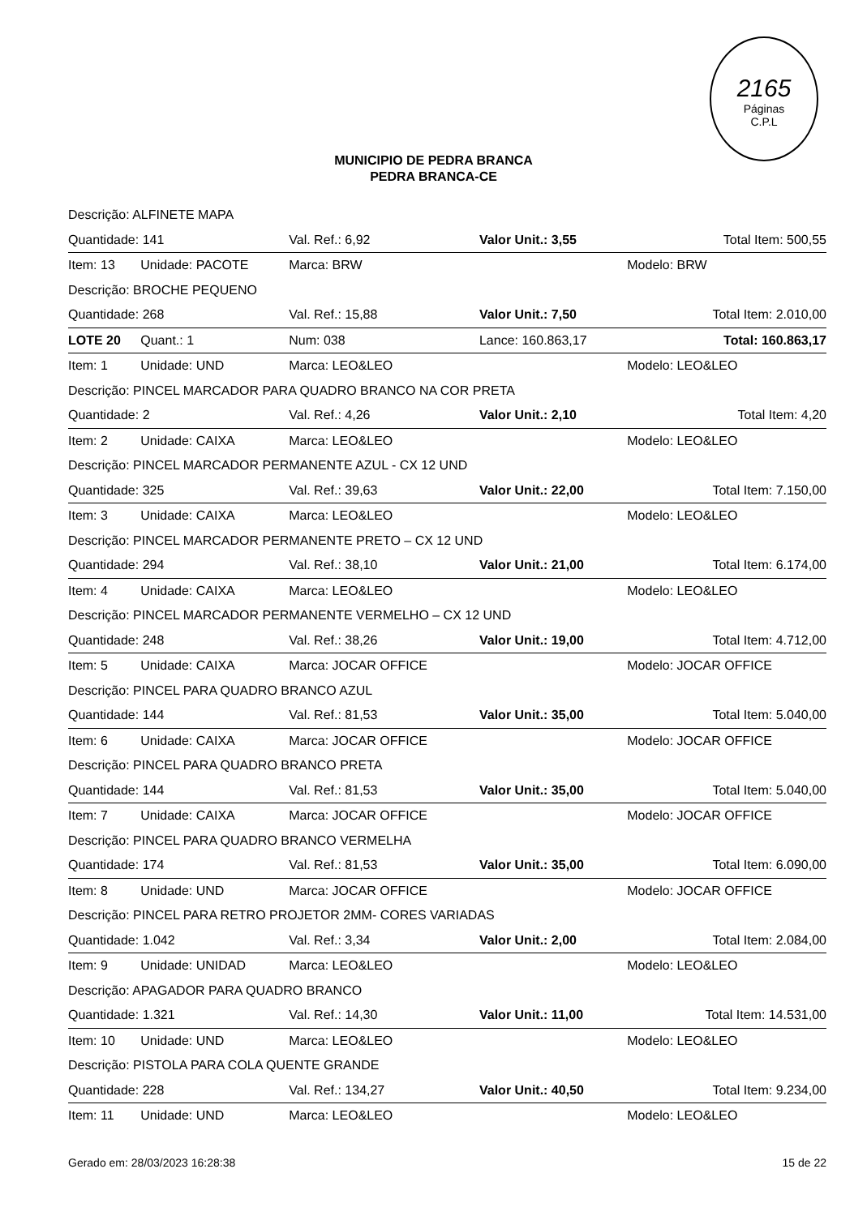2165
Páginas
C.P.L
MUNICIPIO DE PEDRA BRANCA
PEDRA BRANCA-CE
| Descrição: ALFINETE MAPA | | | | |
| Quantidade: 141 | | Val. Ref.: 6,92 | Valor Unit.: 3,55 | Total Item: 500,55 |
| Item: 13 | Unidade: PACOTE | Marca: BRW | | Modelo: BRW |
| Descrição: BROCHE PEQUENO | | | | |
| Quantidade: 268 | | Val. Ref.: 15,88 | Valor Unit.: 7,50 | Total Item: 2.010,00 |
| LOTE 20 | Quant.: 1 | Num: 038 | Lance: 160.863,17 | Total: 160.863,17 |
| Item: 1 | Unidade: UND | Marca: LEO&LEO | | Modelo: LEO&LEO |
| Descrição: PINCEL MARCADOR PARA QUADRO BRANCO NA COR PRETA | | | | |
| Quantidade: 2 | | Val. Ref.: 4,26 | Valor Unit.: 2,10 | Total Item: 4,20 |
| Item: 2 | Unidade: CAIXA | Marca: LEO&LEO | | Modelo: LEO&LEO |
| Descrição: PINCEL MARCADOR PERMANENTE AZUL - CX 12 UND | | | | |
| Quantidade: 325 | | Val. Ref.: 39,63 | Valor Unit.: 22,00 | Total Item: 7.150,00 |
| Item: 3 | Unidade: CAIXA | Marca: LEO&LEO | | Modelo: LEO&LEO |
| Descrição: PINCEL MARCADOR PERMANENTE PRETO – CX 12 UND | | | | |
| Quantidade: 294 | | Val. Ref.: 38,10 | Valor Unit.: 21,00 | Total Item: 6.174,00 |
| Item: 4 | Unidade: CAIXA | Marca: LEO&LEO | | Modelo: LEO&LEO |
| Descrição: PINCEL MARCADOR PERMANENTE VERMELHO – CX 12 UND | | | | |
| Quantidade: 248 | | Val. Ref.: 38,26 | Valor Unit.: 19,00 | Total Item: 4.712,00 |
| Item: 5 | Unidade: CAIXA | Marca: JOCAR OFFICE | | Modelo: JOCAR OFFICE |
| Descrição: PINCEL PARA QUADRO BRANCO AZUL | | | | |
| Quantidade: 144 | | Val. Ref.: 81,53 | Valor Unit.: 35,00 | Total Item: 5.040,00 |
| Item: 6 | Unidade: CAIXA | Marca: JOCAR OFFICE | | Modelo: JOCAR OFFICE |
| Descrição: PINCEL PARA QUADRO BRANCO PRETA | | | | |
| Quantidade: 144 | | Val. Ref.: 81,53 | Valor Unit.: 35,00 | Total Item: 5.040,00 |
| Item: 7 | Unidade: CAIXA | Marca: JOCAR OFFICE | | Modelo: JOCAR OFFICE |
| Descrição: PINCEL PARA QUADRO BRANCO VERMELHA | | | | |
| Quantidade: 174 | | Val. Ref.: 81,53 | Valor Unit.: 35,00 | Total Item: 6.090,00 |
| Item: 8 | Unidade: UND | Marca: JOCAR OFFICE | | Modelo: JOCAR OFFICE |
| Descrição: PINCEL PARA RETRO PROJETOR 2MM- CORES VARIADAS | | | | |
| Quantidade: 1.042 | | Val. Ref.: 3,34 | Valor Unit.: 2,00 | Total Item: 2.084,00 |
| Item: 9 | Unidade: UNIDAD | Marca: LEO&LEO | | Modelo: LEO&LEO |
| Descrição: APAGADOR PARA QUADRO BRANCO | | | | |
| Quantidade: 1.321 | | Val. Ref.: 14,30 | Valor Unit.: 11,00 | Total Item: 14.531,00 |
| Item: 10 | Unidade: UND | Marca: LEO&LEO | | Modelo: LEO&LEO |
| Descrição: PISTOLA PARA COLA QUENTE GRANDE | | | | |
| Quantidade: 228 | | Val. Ref.: 134,27 | Valor Unit.: 40,50 | Total Item: 9.234,00 |
| Item: 11 | Unidade: UND | Marca: LEO&LEO | | Modelo: LEO&LEO |
Gerado em: 28/03/2023 16:28:38 15 de 22